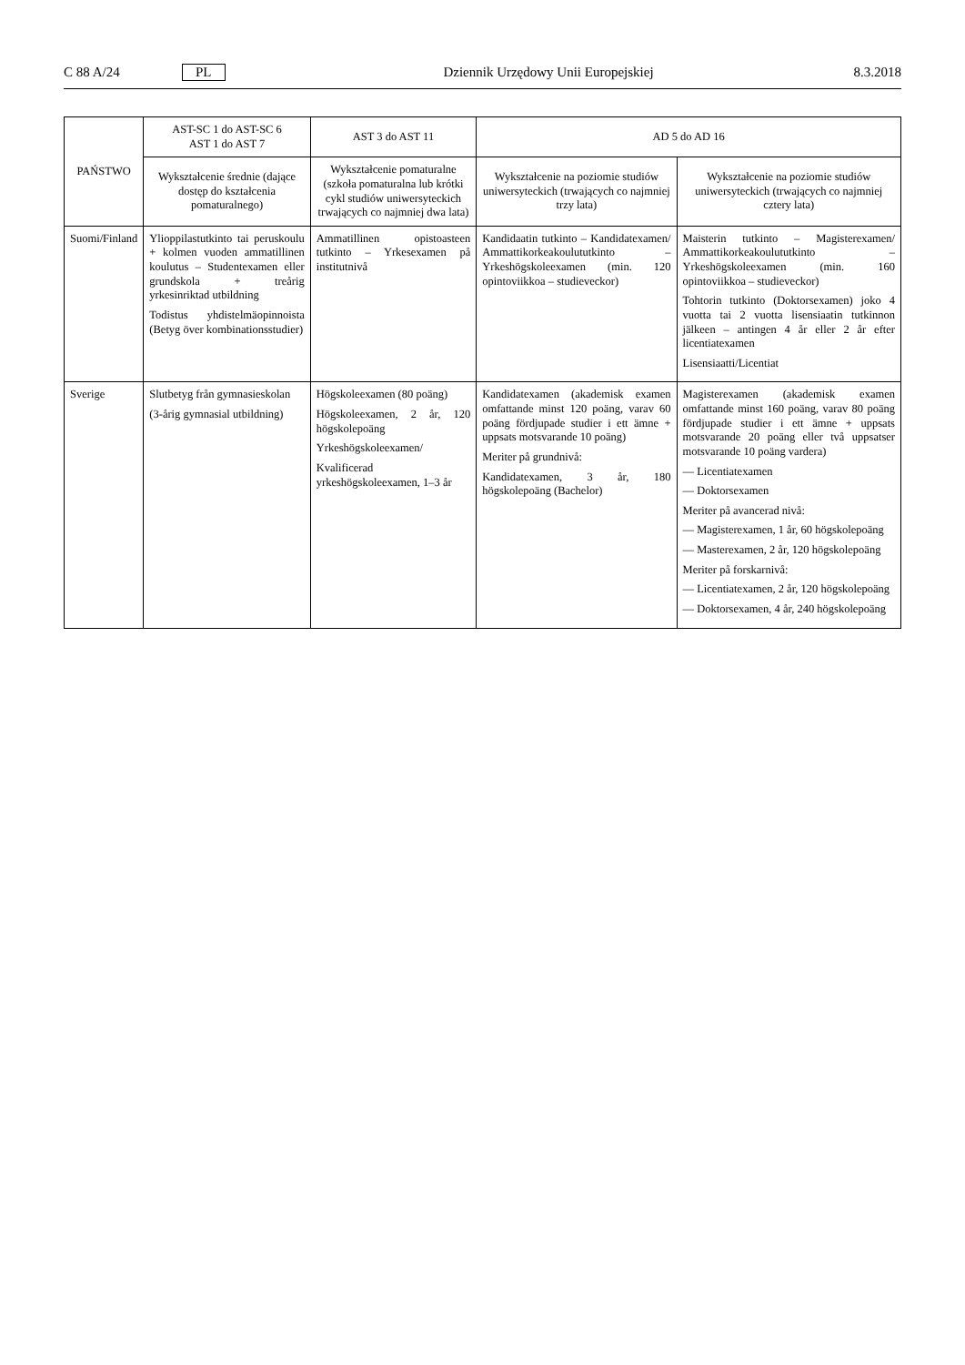C 88 A/24 PL Dziennik Urzędowy Unii Europejskiej 8.3.2018
| PAŃSTWO | AST-SC 1 do AST-SC 6 AST 1 do AST 7 | AST 3 do AST 11 | AD 5 do AD 16 | |
| --- | --- | --- | --- | --- |
| | Wykształcenie średnie (dające dostęp do kształcenia pomaturalnego) | Wykształcenie pomaturalne (szkoła pomaturalna lub krótki cykl studiów uniwersyteckich trwających co najmniej dwa lata) | Wykształcenie na poziomie studiów uniwersyteckich (trwających co najmniej trzy lata) | Wykształcenie na poziomie studiów uniwersyteckich (trwających co najmniej cztery lata) |
| Suomi/Finland | Ylioppilastutkinto tai peruskoulu + kolmen vuoden ammatillinen koulutus – Studentexamen eller grundskola + treårig yrkesinriktad utbildning Todistus yhdistelmäopinnoista (Betyg över kombinationsstudier) | Ammatillinen opistoasteen tutkinto – Yrkesexamen på institutnivå | Kandidaatin tutkinto – Kandidatexamen/ Ammattikorkeakoulututkinto – Yrkeshögskoleexamen (min. 120 opintoviikkoa – studieveckor) | Maisterin tutkinto – Magisterexamen/ Ammattikorkeakoulututkinto – Yrkeshögskoleexamen (min. 160 opintoviikkoa – studieveckor) Tohtorin tutkinto (Doktorsexamen) joko 4 vuotta tai 2 vuotta lisensiaatin tutkinnon jälkeen – antingen 4 år eller 2 år efter licentiatexamen Lisensiaatti/Licentiat |
| Sverige | Slutbetyg från gymnasieskolan (3-årig gymnasial utbildning) | Högskoleexamen (80 poäng) Högskoleexamen, 2 år, 120 högskolepoäng Yrkeshögskoleexamen/ Kvalificerad yrkeshögskoleexamen, 1–3 år | Kandidatexamen (akademisk examen omfattande minst 120 poäng, varav 60 poäng fördjupade studier i ett ämne + uppsats motsvarande 10 poäng) Meriter på grundnivå: Kandidatexamen, 3 år, 180 högskolepoäng (Bachelor) | Magisterexamen (akademisk examen omfattande minst 160 poäng, varav 80 poäng fördjupade studier i ett ämne + uppsats motsvarande 20 poäng eller två uppsatser motsvarande 10 poäng vardera) — Licentiatexamen — Doktorsexamen Meriter på avancerad nivå: — Magisterexamen, 1 år, 60 högskolepoäng — Masterexamen, 2 år, 120 högskolepoäng Meriter på forskarnivå: — Licentiatexamen, 2 år, 120 högskolepoäng — Doktorsexamen, 4 år, 240 högskolepoäng |